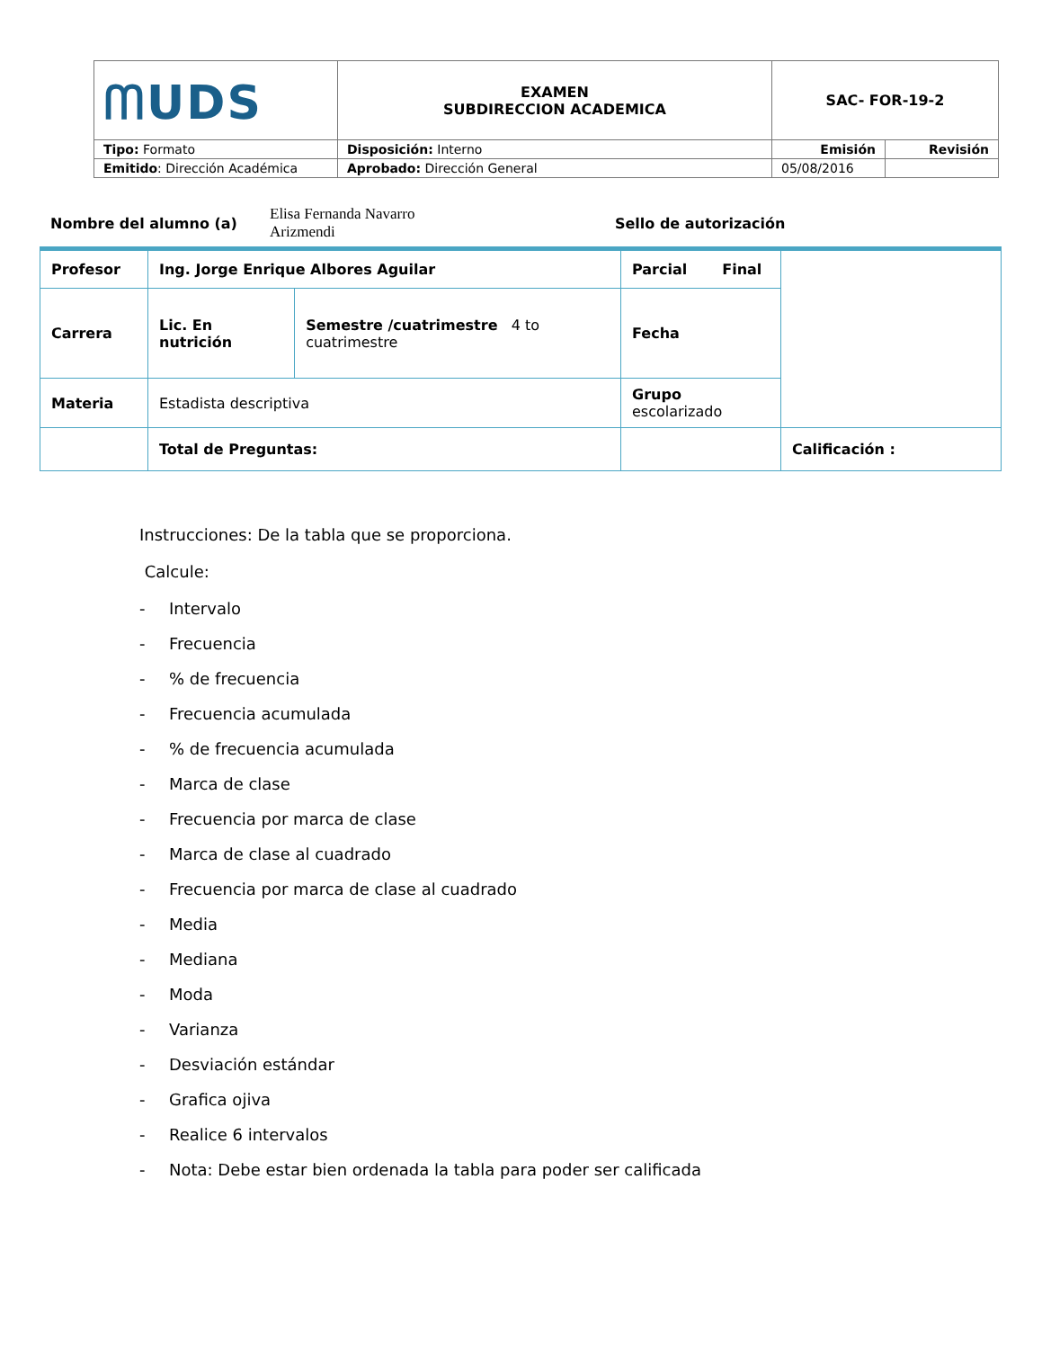| ᗰUDS | EXAMEN SUBDIRECCION ACADEMICA | SAC- FOR-19-2 | |
| Tipo: Formato | Disposición: Interno | Emisión | Revisión |
| Emitido : Dirección Académica | Aprobado: Dirección General | 05/08/2016 | |
| Nombre del alumno (a) | Elisa Fernanda Navarro Arizmendi | Sello de autorización |
| Profesor | Ing. Jorge Enrique Albores Aguilar | | Parcial Final | |
| Carrera | Lic. En nutrición | Semestre /cuatrimestre 4 to cuatrimestre | Fecha | |
| Materia | Estadista descriptiva | | Grupo escolarizado | |
| | Total de Preguntas: | | | Calificación : |
Instrucciones: De la tabla que se proporciona.
Calcule:
- Intervalo
- Frecuencia
-% de frecuencia
- Frecuencia acumulada
-% de frecuencia acumulada
- Marca de clase
- Frecuencia por marca de clase
- Marca de clase al cuadrado
- Frecuencia por marca de clase al cuadrado
- Media
- Mediana
- Moda
- Varianza
- Desviación estándar
- Grafica ojiva
- Realice 6 intervalos
- Nota: Debe estar bien ordenada la tabla para poder ser calificada